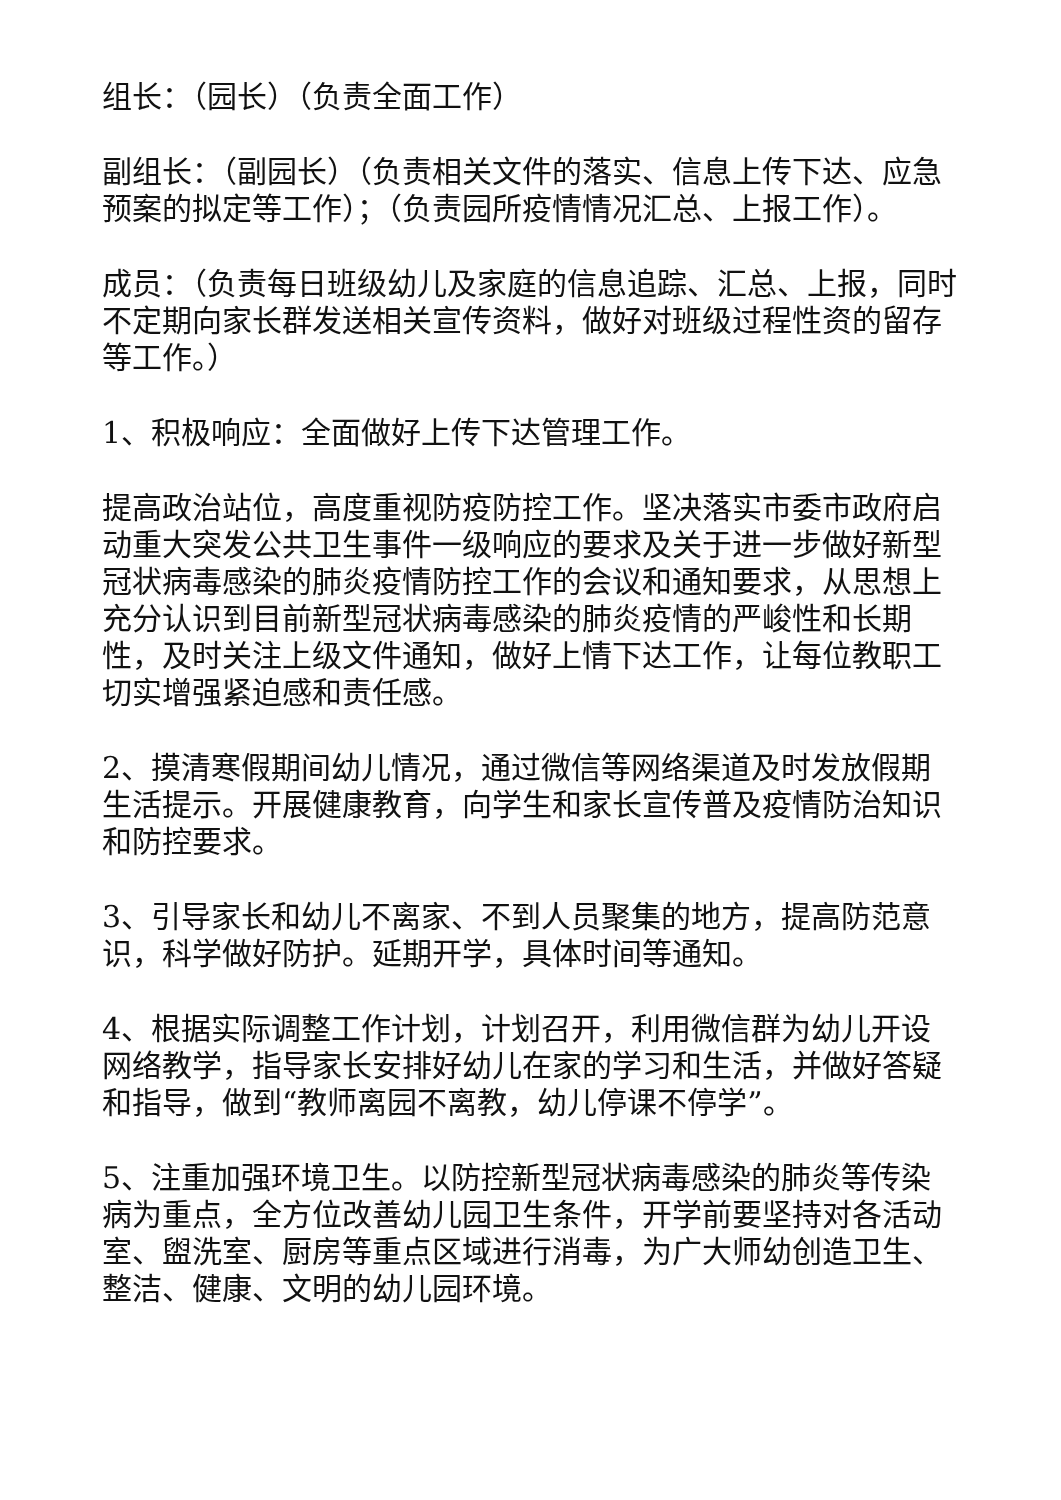组长：（园长）（负责全面工作）
副组长：（副园长）（负责相关文件的落实、信息上传下达、应急预案的拟定等工作）；（负责园所疫情情况汇总、上报工作）。
成员：（负责每日班级幼儿及家庭的信息追踪、汇总、上报，同时不定期向家长群发送相关宣传资料，做好对班级过程性资的留存等工作。）
1、积极响应：全面做好上传下达管理工作。
提高政治站位，高度重视防疫防控工作。坚决落实市委市政府启动重大突发公共卫生事件一级响应的要求及关于进一步做好新型冠状病毒感染的肺炎疫情防控工作的会议和通知要求，从思想上充分认识到目前新型冠状病毒感染的肺炎疫情的严峻性和长期性，及时关注上级文件通知，做好上情下达工作，让每位教职工切实增强紧迫感和责任感。
2、摸清寒假期间幼儿情况，通过微信等网络渠道及时发放假期生活提示。开展健康教育，向学生和家长宣传普及疫情防治知识和防控要求。
3、引导家长和幼儿不离家、不到人员聚集的地方，提高防范意识，科学做好防护。延期开学，具体时间等通知。
4、根据实际调整工作计划，计划召开，利用微信群为幼儿开设网络教学，指导家长安排好幼儿在家的学习和生活，并做好答疑和指导，做到“教师离园不离教，幼儿停课不停学”。
5、注重加强环境卫生。以防控新型冠状病毒感染的肺炎等传染病为重点，全方位改善幼儿园卫生条件，开学前要坚持对各活动室、盥洗室、厨房等重点区域进行消毒，为广大师幼创造卫生、整洁、健康、文明的幼儿园环境。